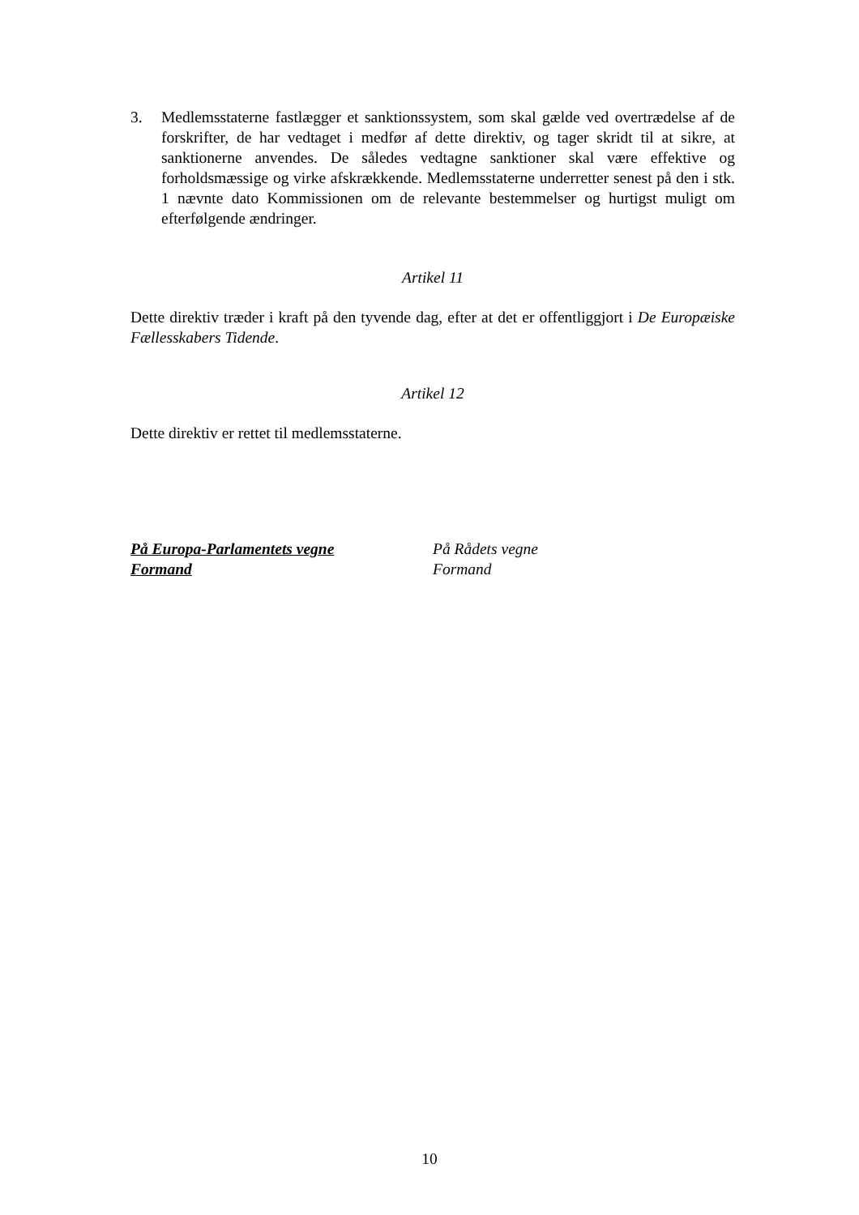3. Medlemsstaterne fastlægger et sanktionssystem, som skal gælde ved overtrædelse af de forskrifter, de har vedtaget i medfør af dette direktiv, og tager skridt til at sikre, at sanktionerne anvendes. De således vedtagne sanktioner skal være effektive og forholdsmæssige og virke afskrækkende. Medlemsstaterne underretter senest på den i stk. 1 nævnte dato Kommissionen om de relevante bestemmelser og hurtigst muligt om efterfølgende ændringer.
Artikel 11
Dette direktiv træder i kraft på den tyvende dag, efter at det er offentliggjort i De Europæiske Fællesskabers Tidende.
Artikel 12
Dette direktiv er rettet til medlemsstaterne.
På Europa-Parlamentets vegne
Formand
På Rådets vegne
Formand
10